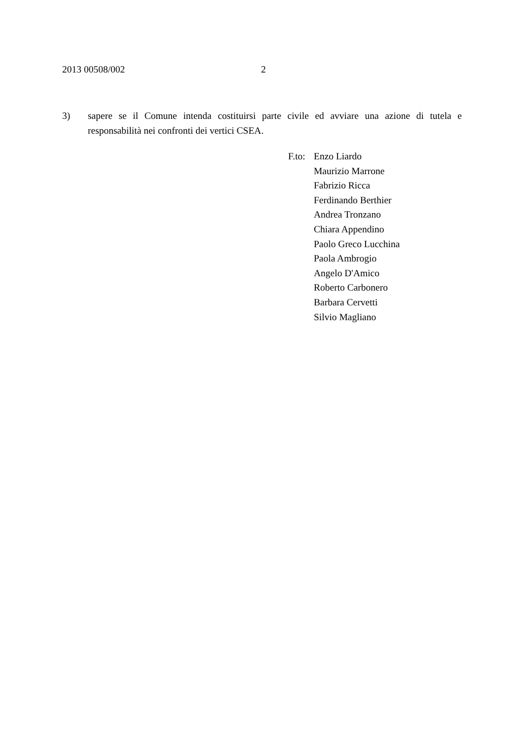2013 00508/002 2
3) sapere se il Comune intenda costituirsi parte civile ed avviare una azione di tutela e responsabilità nei confronti dei vertici CSEA.
F.to:
Enzo Liardo
Maurizio Marrone
Fabrizio Ricca
Ferdinando Berthier
Andrea Tronzano
Chiara Appendino
Paolo Greco Lucchina
Paola Ambrogio
Angelo D'Amico
Roberto Carbonero
Barbara Cervetti
Silvio Magliano